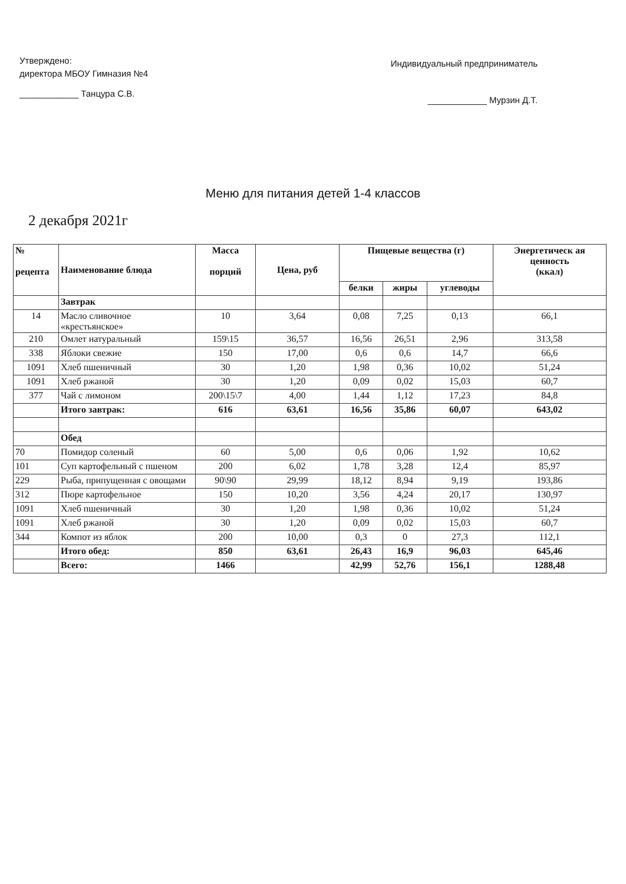Утверждено:
директора МБОУ Гимназия №4
____________ Танцура С.В.
Индивидуальный предприниматель
____________ Мурзин Д.Т.
Меню для питания детей 1-4 классов
2 декабря 2021г
| № рецепта | Наименование блюда | Масса порций | Цена, руб | Пищевые вещества (г) | | | Энергетическ ая ценность (ккал) |
| --- | --- | --- | --- | --- | --- | --- | --- |
| | | | | белки | жиры | углеводы | |
| | Завтрак | | | | | | |
| 14 | Масло сливочное «крестьянское» | 10 | 3,64 | 0,08 | 7,25 | 0,13 | 66,1 |
| 210 | Омлет натуральный | 159\15 | 36,57 | 16,56 | 26,51 | 2,96 | 313,58 |
| 338 | Яблоки свежие | 150 | 17,00 | 0,6 | 0,6 | 14,7 | 66,6 |
| 1091 | Хлеб пшеничный | 30 | 1,20 | 1,98 | 0,36 | 10,02 | 51,24 |
| 1091 | Хлеб ржаной | 30 | 1,20 | 0,09 | 0,02 | 15,03 | 60,7 |
| 377 | Чай с лимоном | 200\15\7 | 4,00 | 1,44 | 1,12 | 17,23 | 84,8 |
| | Итого завтрак: | 616 | 63,61 | 16,56 | 35,86 | 60,07 | 643,02 |
| | Обед | | | | | | |
| 70 | Помидор соленый | 60 | 5,00 | 0,6 | 0,06 | 1,92 | 10,62 |
| 101 | Суп картофельный с пшеном | 200 | 6,02 | 1,78 | 3,28 | 12,4 | 85,97 |
| 229 | Рыба, припущенная с овощами | 90\90 | 29,99 | 18,12 | 8,94 | 9,19 | 193,86 |
| 312 | Пюре картофельное | 150 | 10,20 | 3,56 | 4,24 | 20,17 | 130,97 |
| 1091 | Хлеб пшеничный | 30 | 1,20 | 1,98 | 0,36 | 10,02 | 51,24 |
| 1091 | Хлеб ржаной | 30 | 1,20 | 0,09 | 0,02 | 15,03 | 60,7 |
| 344 | Компот из яблок | 200 | 10,00 | 0,3 | 0 | 27,3 | 112,1 |
| | Итого обед: | 850 | 63,61 | 26,43 | 16,9 | 96,03 | 645,46 |
| | Всего: | 1466 | | 42,99 | 52,76 | 156,1 | 1288,48 |